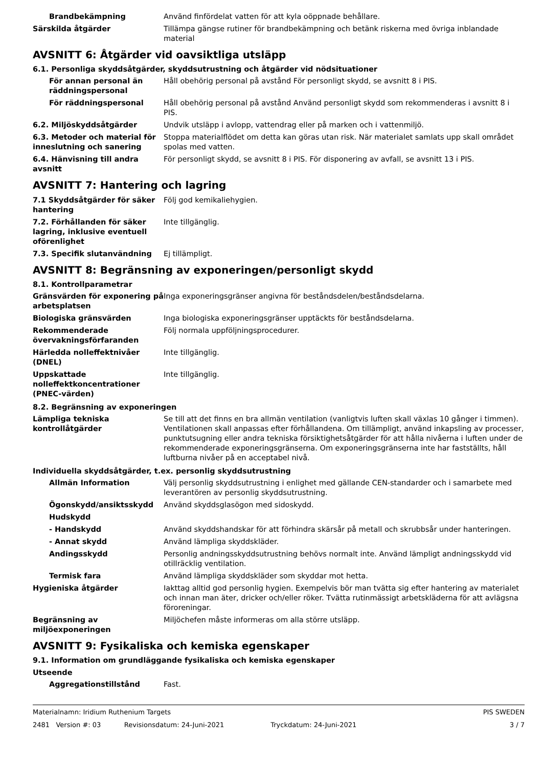Brandbekämpning Använd finfördelat vatten för att kyla oöppnade behållare.
Särskilda åtgärder Tillämpa gängse rutiner för brandbekämpning och betänk riskerna med övriga inblandade material
AVSNITT 6: Åtgärder vid oavsiktliga utsläpp
6.1. Personliga skyddsåtgärder, skyddsutrustning och åtgärder vid nödsituationer
För annan personal än räddningspersonal
Håll obehörig personal på avstånd För personligt skydd, se avsnitt 8 i PIS.
För räddningspersonal Håll obehörig personal på avstånd Använd personligt skydd som rekommenderas i avsnitt 8 i PIS.
6.2. Miljöskyddsåtgärder Undvik utsläpp i avlopp, vattendrag eller på marken och i vattenmiljö.
6.3. Metoder och material för inneslutning och sanering
Stoppa materialflödet om detta kan göras utan risk. När materialet samlats upp skall området spolas med vatten.
6.4. Hänvisning till andra avsnitt
För personligt skydd, se avsnitt 8 i PIS. För disponering av avfall, se avsnitt 13 i PIS.
AVSNITT 7: Hantering och lagring
7.1 Skyddsåtgärder för säker hantering
Följ god kemikaliehygien.
7.2. Förhållanden för säker lagring, inklusive eventuell oförenlighet
Inte tillgänglig.
7.3. Specifik slutanvändning Ej tillämpligt.
AVSNITT 8: Begränsning av exponeringen/personligt skydd
8.1. Kontrollparametrar
Gränsvärden för exponering på arbetsplatsen
Inga exponeringsgränser angivna för beståndsdelen/beståndsdelarna.
Biologiska gränsvärden Inga biologiska exponeringsgränser upptäckts för beståndsdelarna.
Rekommenderade övervakningsförfaranden
Följ normala uppföljningsprocedurer.
Härledda nolleffektnivåer (DNEL)
Inte tillgänglig.
Uppskattade nolleffektkoncentrationer (PNEC-värden)
Inte tillgänglig.
8.2. Begränsning av exponeringen
Lämpliga tekniska kontrollåtgärder
Se till att det finns en bra allmän ventilation (vanligtvis luften skall växlas 10 gånger i timmen). Ventilationen skall anpassas efter förhållandena. Om tillämpligt, använd inkapsling av processer, punktutsugning eller andra tekniska försiktighetsåtgärder för att hålla nivåerna i luften under de rekommenderade exponeringsgränserna. Om exponeringsgränserna inte har fastställts, håll luftburna nivåer på en acceptabel nivå.
Individuella skyddsåtgärder, t.ex. personlig skyddsutrustning
Allmän Information Välj personlig skyddsutrustning i enlighet med gällande CEN-standarder och i samarbete med leverantören av personlig skyddsutrustning.
Ögonskydd/ansiktsskydd Använd skyddsglasögon med sidoskydd.
Hudskydd
- Handskydd Använd skyddshandskar för att förhindra skärsår på metall och skrubbsår under hanteringen.
- Annat skydd Använd lämpliga skyddskläder.
Andingsskydd Personlig andningsskyddsutrustning behövs normalt inte. Använd lämpligt andningsskydd vid otillräcklig ventilation.
Termisk fara Använd lämpliga skyddskläder som skyddar mot hetta.
Hygieniska åtgärder Iakttag alltid god personlig hygien. Exempelvis bör man tvätta sig efter hantering av materialet och innan man äter, dricker och/eller röker. Tvätta rutinmässigt arbetskläderna för att avlägsna föroreningar.
Begränsning av miljöexponeringen
Miljöchefen måste informeras om alla större utsläpp.
AVSNITT 9: Fysikaliska och kemiska egenskaper
9.1. Information om grundläggande fysikaliska och kemiska egenskaper
Utseende
Aggregationstillstånd Fast.
Materialnamn: Iridium Ruthenium Targets PIS SWEDEN
2481 Version #: 03 Revisionsdatum: 24-Juni-2021 Tryckdatum: 24-Juni-2021 3 / 7